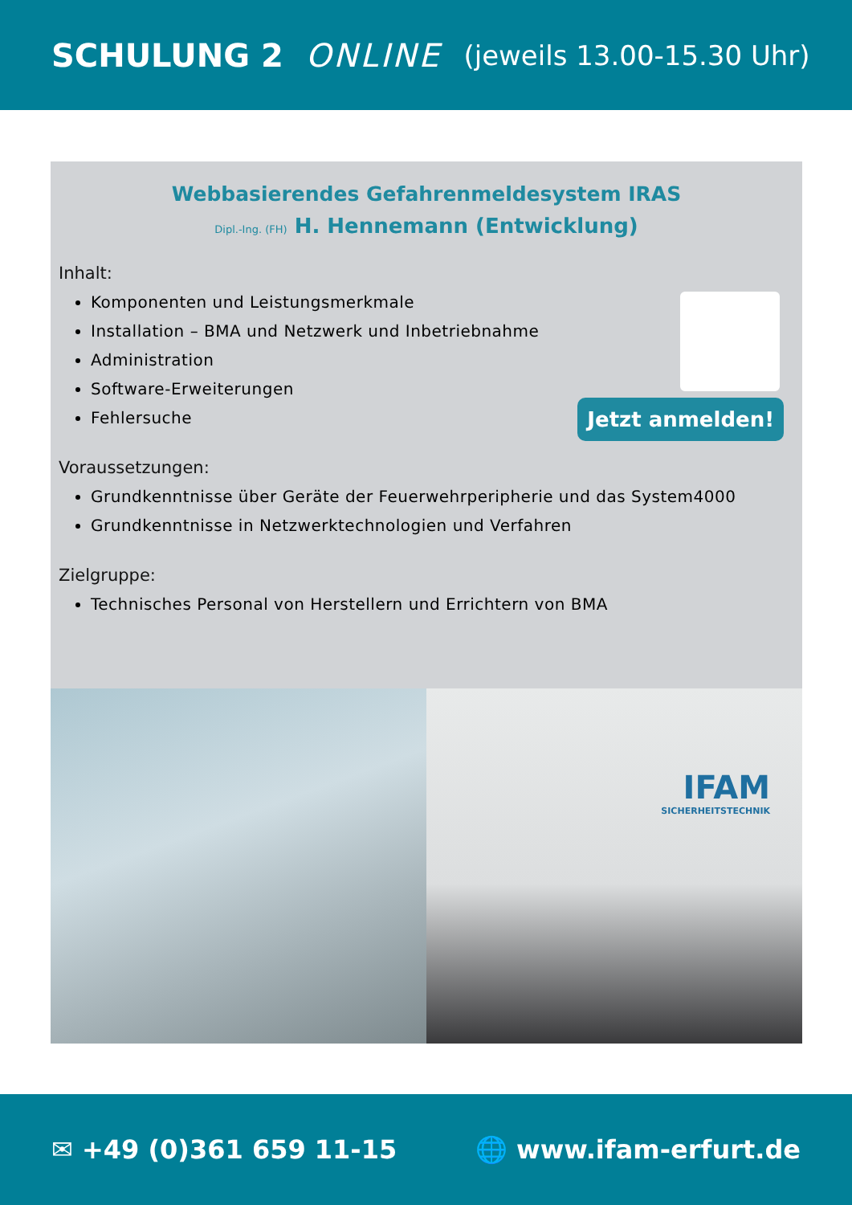SCHULUNG 2 ONLINE (jeweils 13.00-15.30 Uhr)
Webbasierendes Gefahrenmeldesystem IRAS
Dipl.-Ing. (FH) H. Hennemann (Entwicklung)
Inhalt:
Komponenten und Leistungsmerkmale
Installation – BMA und Netzwerk und Inbetriebnahme
Administration
Software-Erweiterungen
Fehlersuche
Voraussetzungen:
Grundkenntnisse über Geräte der Feuerwehrperipherie und das System4000
Grundkenntnisse in Netzwerktechnologien und Verfahren
Zielgruppe:
Technisches Personal von Herstellern und Errichtern von BMA
Jetzt anmelden!
IFAM
SICHERHEITSTECHNIK
✉ +49 (0)361 659 11-15 🌐 www.ifam-erfurt.de